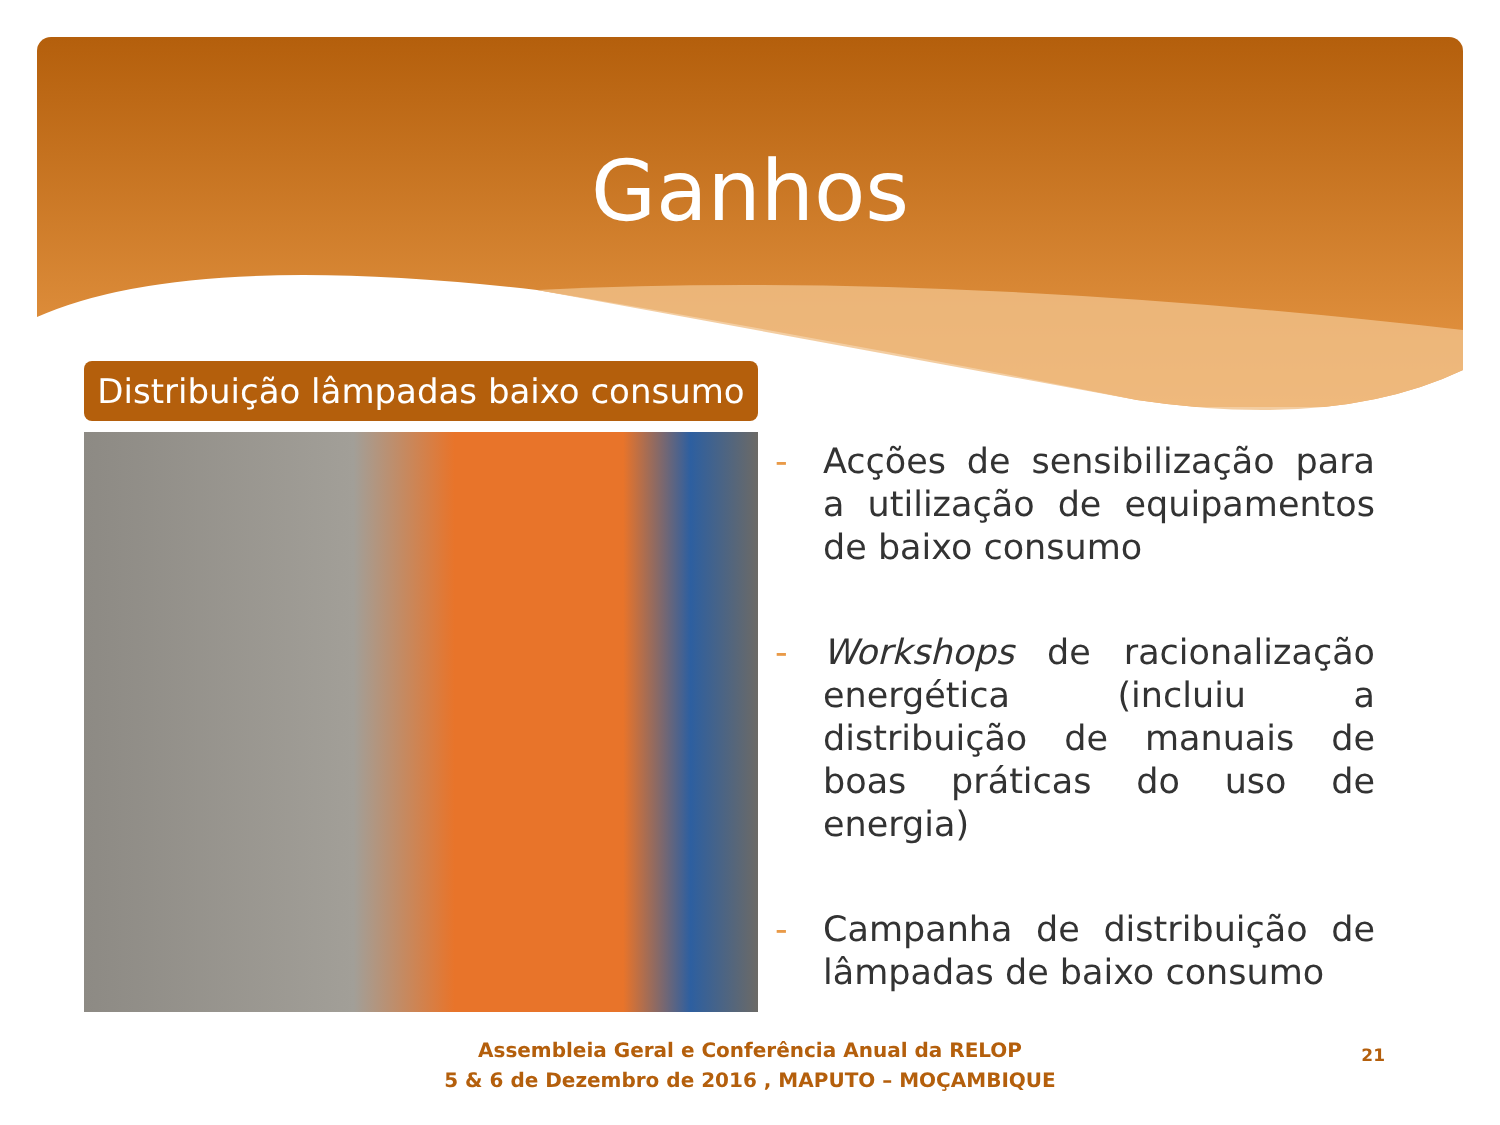Ganhos
Distribuição lâmpadas baixo consumo
- Acções de sensibilização para a utilização de equipamentos de baixo consumo
- Workshops de racionalização energética (incluiu a distribuição de manuais de boas práticas do uso de energia)
- Campanha de distribuição de lâmpadas de baixo consumo
Assembleia Geral e Conferência Anual da RELOP
5 & 6 de Dezembro de 2016 , MAPUTO – MOÇAMBIQUE
21